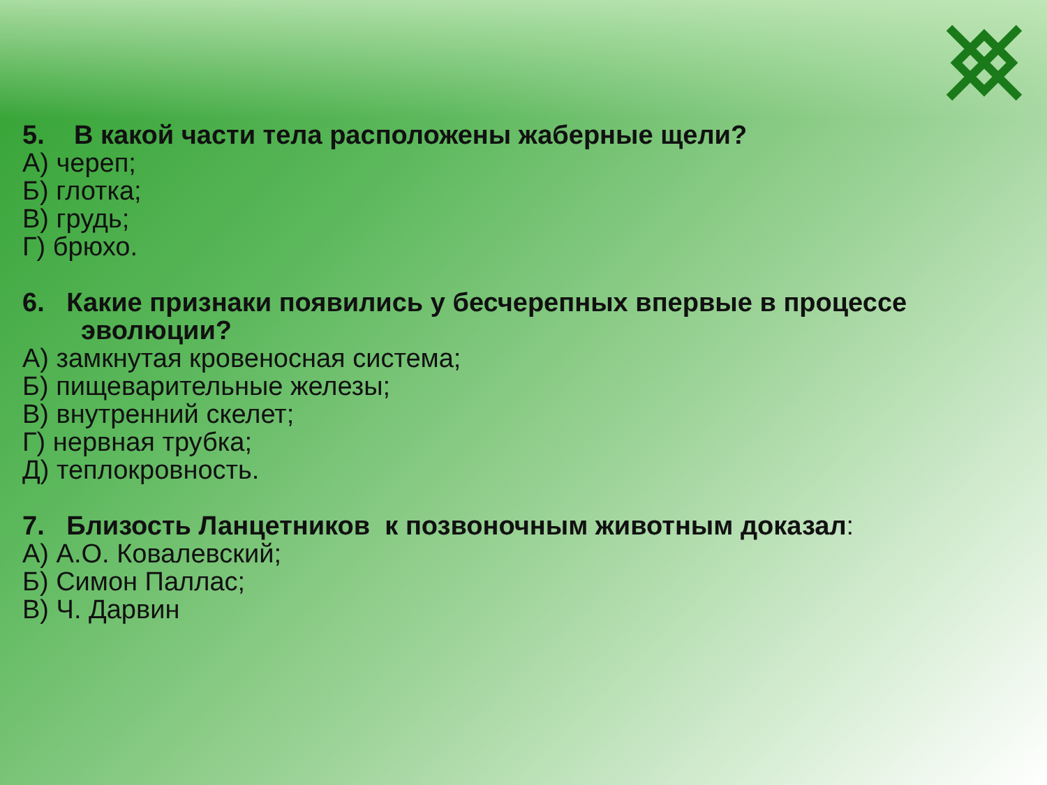5. В какой части тела расположены жаберные щели?
А) череп;
Б) глотка;
В) грудь;
Г) брюхо.
6. Какие признаки появились у бесчерепных впервые в процессе
эволюции?
А) замкнутая кровеносная система;
Б) пищеварительные железы;
В) внутренний скелет;
Г) нервная трубка;
Д) теплокровность.
7. Близость Ланцетников к позвоночным животным доказал:
А) А.О. Ковалевский;
Б) Симон Паллас;
В) Ч. Дарвин